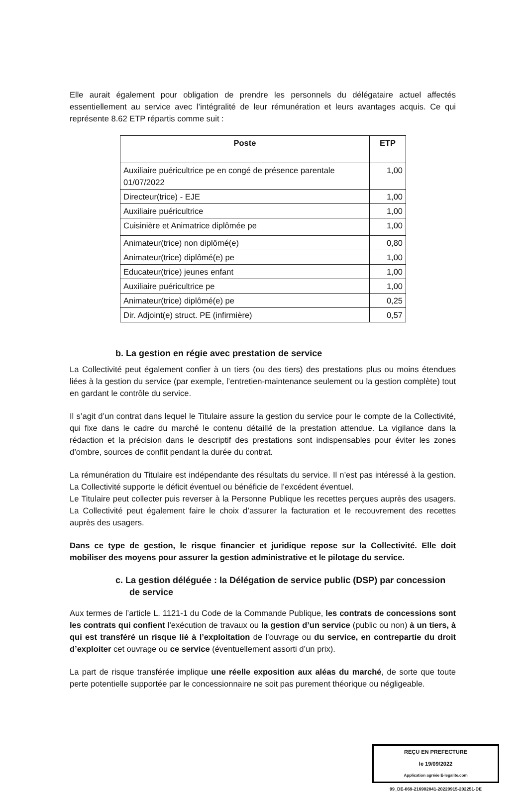Elle aurait également pour obligation de prendre les personnels du délégataire actuel affectés essentiellement au service avec l’intégralité de leur rémunération et leurs avantages acquis. Ce qui représente 8.62 ETP répartis comme suit :
| Poste | ETP |
| --- | --- |
| Auxiliaire puéricultrice pe en congé de présence parentale 01/07/2022 | 1,00 |
| Directeur(trice) - EJE | 1,00 |
| Auxiliaire puéricultrice | 1,00 |
| Cuisinière et Animatrice diplômée pe | 1,00 |
| Animateur(trice) non diplômé(e) | 0,80 |
| Animateur(trice) diplômé(e) pe | 1,00 |
| Educateur(trice) jeunes enfant | 1,00 |
| Auxiliaire puéricultrice pe | 1,00 |
| Animateur(trice) diplômé(e) pe | 0,25 |
| Dir. Adjoint(e) struct. PE (infirmière) | 0,57 |
b. La gestion en régie avec prestation de service
La Collectivité peut également confier à un tiers (ou des tiers) des prestations plus ou moins étendues liées à la gestion du service (par exemple, l’entretien-maintenance seulement ou la gestion complète) tout en gardant le contrôle du service.
Il s’agit d’un contrat dans lequel le Titulaire assure la gestion du service pour le compte de la Collectivité, qui fixe dans le cadre du marché le contenu détaillé de la prestation attendue. La vigilance dans la rédaction et la précision dans le descriptif des prestations sont indispensables pour éviter les zones d’ombre, sources de conflit pendant la durée du contrat.
La rémunération du Titulaire est indépendante des résultats du service. Il n’est pas intéressé à la gestion. La Collectivité supporte le déficit éventuel ou bénéficie de l’excédent éventuel.
Le Titulaire peut collecter puis reverser à la Personne Publique les recettes perçues auprès des usagers. La Collectivité peut également faire le choix d’assurer la facturation et le recouvrement des recettes auprès des usagers.
Dans ce type de gestion, le risque financier et juridique repose sur la Collectivité. Elle doit mobiliser des moyens pour assurer la gestion administrative et le pilotage du service.
c. La gestion déléguée : la Délégation de service public (DSP) par concession de service
Aux termes de l’article L. 1121-1 du Code de la Commande Publique, les contrats de concessions sont les contrats qui confient l’exécution de travaux ou la gestion d’un service (public ou non) à un tiers, à qui est transféré un risque lié à l’exploitation de l’ouvrage ou du service, en contrepartie du droit d’exploiter cet ouvrage ou ce service (éventuellement assorti d’un prix).
La part de risque transférée implique une réelle exposition aux aléas du marché, de sorte que toute perte potentielle supportée par le concessionnaire ne soit pas purement théorique ou négligeable.
REÇU EN PREFECTURE
le 19/09/2022
Application agréée E-legalite.com
99_DE-069-216902841-20220915-202251-DE